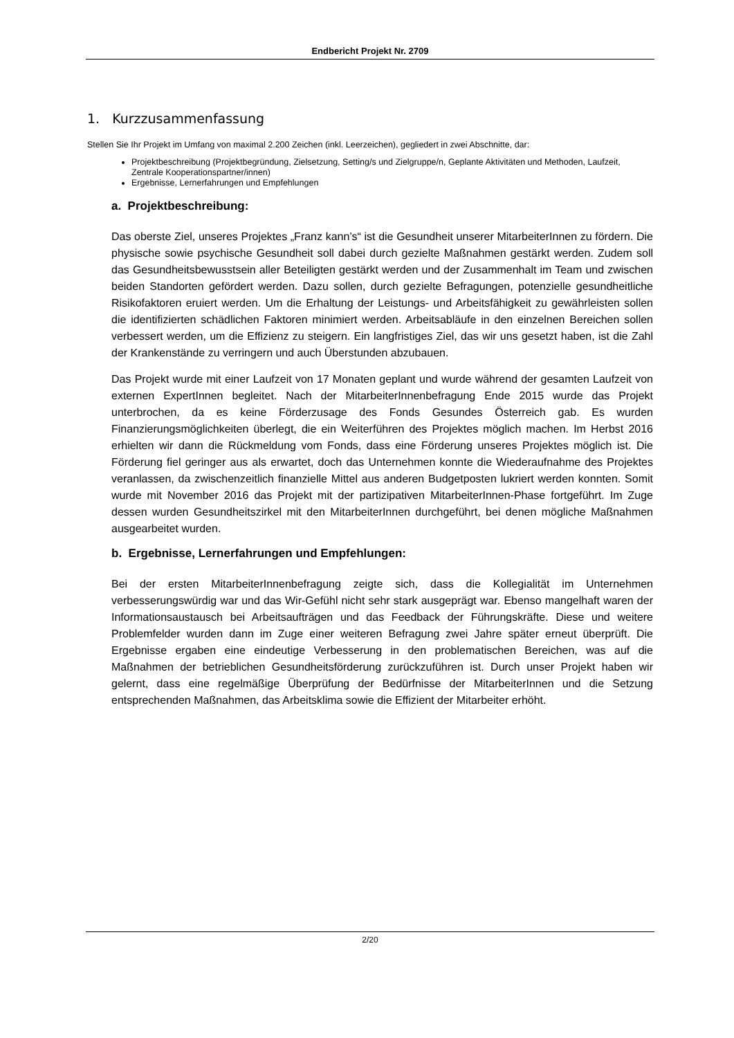Endbericht Projekt Nr. 2709
1. Kurzzusammenfassung
Stellen Sie Ihr Projekt im Umfang von maximal 2.200 Zeichen (inkl. Leerzeichen), gegliedert in zwei Abschnitte, dar:
Projektbeschreibung (Projektbegründung, Zielsetzung, Setting/s und Zielgruppe/n, Geplante Aktivitäten und Methoden, Laufzeit, Zentrale Kooperationspartner/innen)
Ergebnisse, Lernerfahrungen und Empfehlungen
a. Projektbeschreibung:
Das oberste Ziel, unseres Projektes „Franz kann’s“ ist die Gesundheit unserer MitarbeiterInnen zu fördern. Die physische sowie psychische Gesundheit soll dabei durch gezielte Maßnahmen gestärkt werden. Zudem soll das Gesundheitsbewusstsein aller Beteiligten gestärkt werden und der Zusammenhalt im Team und zwischen beiden Standorten gefördert werden. Dazu sollen, durch gezielte Befragungen, potenzielle gesundheitliche Risikofaktoren eruiert werden. Um die Erhaltung der Leistungs- und Arbeitsfähigkeit zu gewährleisten sollen die identifizierten schädlichen Faktoren minimiert werden. Arbeitsabläufe in den einzelnen Bereichen sollen verbessert werden, um die Effizienz zu steigern. Ein langfristiges Ziel, das wir uns gesetzt haben, ist die Zahl der Krankenstände zu verringern und auch Überstunden abzubauen.
Das Projekt wurde mit einer Laufzeit von 17 Monaten geplant und wurde während der gesamten Laufzeit von externen ExpertInnen begleitet. Nach der MitarbeiterInnenbefragung Ende 2015 wurde das Projekt unterbrochen, da es keine Förderzusage des Fonds Gesundes Österreich gab. Es wurden Finanzierungsmöglichkeiten überlegt, die ein Weiterführen des Projektes möglich machen. Im Herbst 2016 erhielten wir dann die Rückmeldung vom Fonds, dass eine Förderung unseres Projektes möglich ist. Die Förderung fiel geringer aus als erwartet, doch das Unternehmen konnte die Wiederaufnahme des Projektes veranlassen, da zwischenzeitlich finanzielle Mittel aus anderen Budgetposten lukriert werden konnten. Somit wurde mit November 2016 das Projekt mit der partizipativen MitarbeiterInnen-Phase fortgeführt. Im Zuge dessen wurden Gesundheitszirkel mit den MitarbeiterInnen durchgeführt, bei denen mögliche Maßnahmen ausgearbeitet wurden.
b. Ergebnisse, Lernerfahrungen und Empfehlungen:
Bei der ersten MitarbeiterInnenbefragung zeigte sich, dass die Kollegialität im Unternehmen verbesserungswürdig war und das Wir-Gefühl nicht sehr stark ausgeprägt war. Ebenso mangelhaft waren der Informationsaustausch bei Arbeitsaufträgen und das Feedback der Führungskräfte. Diese und weitere Problemfelder wurden dann im Zuge einer weiteren Befragung zwei Jahre später erneut überprüft. Die Ergebnisse ergaben eine eindeutige Verbesserung in den problematischen Bereichen, was auf die Maßnahmen der betrieblichen Gesundheitsförderung zurückzuführen ist. Durch unser Projekt haben wir gelernt, dass eine regelmäßige Überprüfung der Bedürfnisse der MitarbeiterInnen und die Setzung entsprechenden Maßnahmen, das Arbeitsklima sowie die Effizient der Mitarbeiter erhöht.
2/20